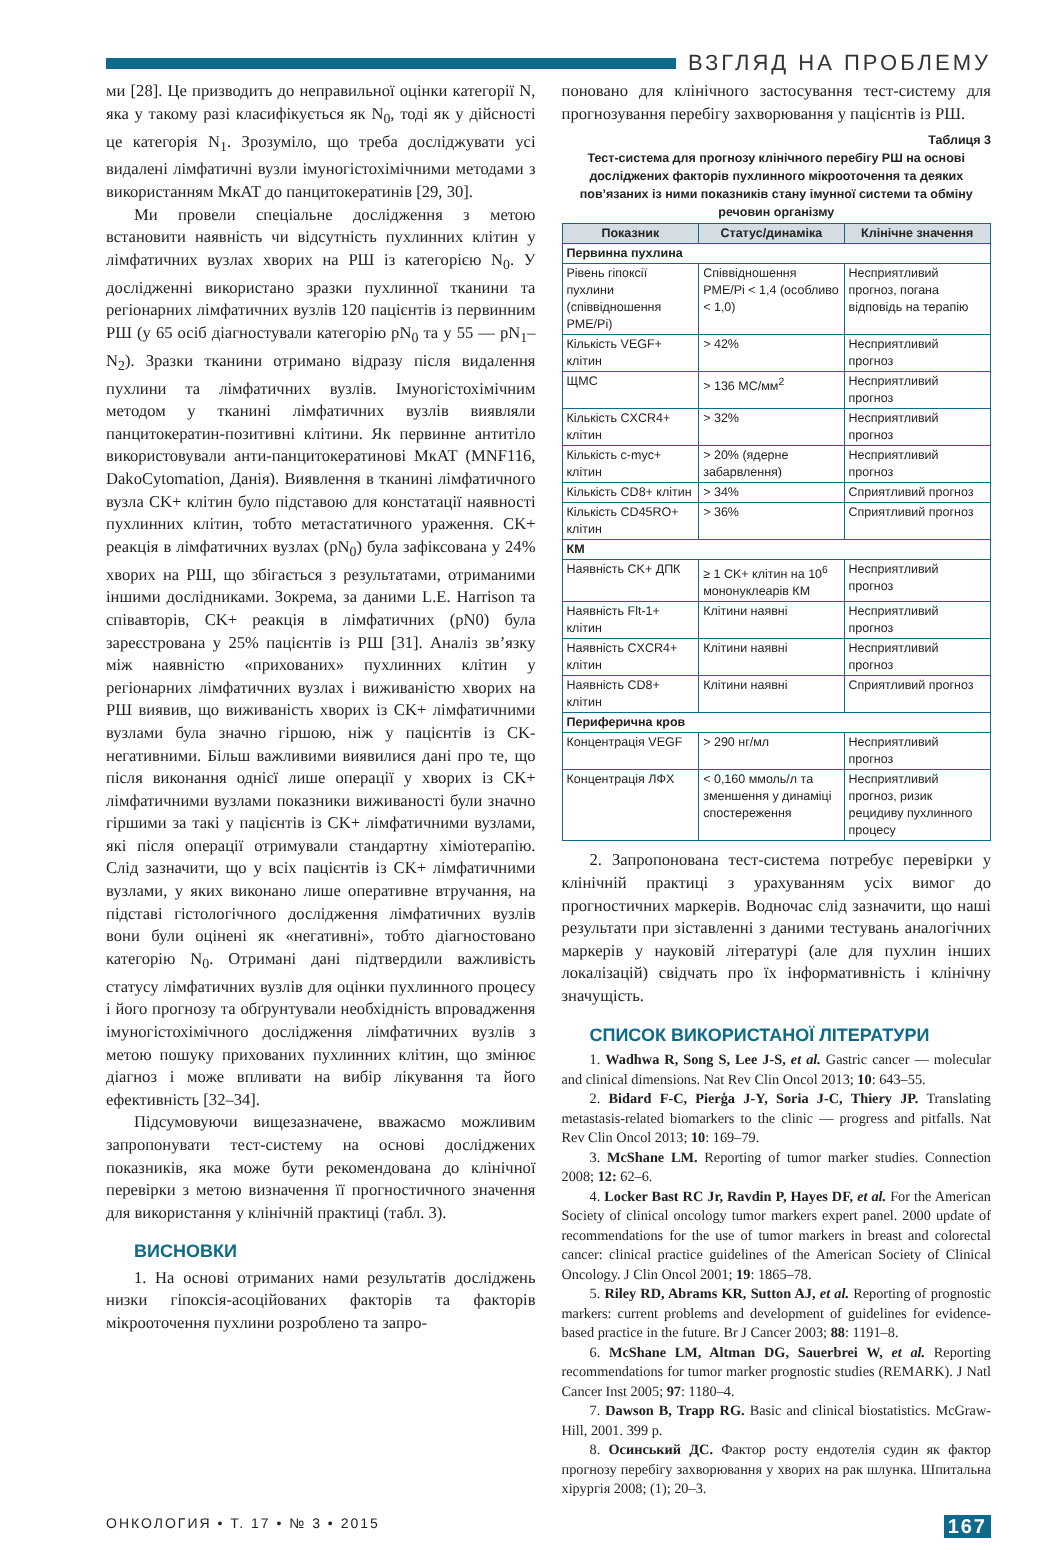ВЗГЛЯД НА ПРОБЛЕМУ
ми [28]. Це призводить до неправильної оцінки категорії N, яка у такому разі класифікується як N<sub>0</sub>, тоді як у дійсності це категорія N<sub>1</sub>. Зрозуміло, що треба досліджувати усі видалені лімфатичні вузли імуногістохімічними методами з використанням МкАТ до панцитокератинів [29, 30].
Ми провели спеціальне дослідження з метою встановити наявність чи відсутність пухлинних клітин у лімфатичних вузлах хворих на РШ із категорією N<sub>0</sub>. У дослідженні використано зразки пухлинної тканини та регіонарних лімфатичних вузлів 120 пацієнтів із первинним РШ (у 65 осіб діагностували категорію pN<sub>0</sub> та у 55 — pN<sub>1</sub>–N<sub>2</sub>). Зразки тканини отримано відразу після видалення пухлини та лімфатичних вузлів. Імуногістохімічним методом у тканині лімфатичних вузлів виявляли панцитокератин-позитивні клітини. Як первинне антитіло використовували анти-панцитокератинові МкАТ (MNF116, DakoCytomation, Данія). Виявлення в тканині лімфатичного вузла CK+ клітин було підставою для констатації наявності пухлинних клітин, тобто метастатичного ураження. CK+ реакція в лімфатичних вузлах (pN<sub>0</sub>) була зафіксована у 24% хворих на РШ, що збігається з результатами, отриманими іншими дослідниками. Зокрема, за даними L.E. Harrison та співавторів, CK+ реакція в лімфатичних (pN0) була зареєстрована у 25% пацієнтів із РШ [31]. Аналіз зв’язку між наявністю «прихованих» пухлинних клітин у регіонарних лімфатичних вузлах і виживаністю хворих на РШ виявив, що виживаність хворих із CK+ лімфатичними вузлами була значно гіршою, ніж у пацієнтів із CK-негативними. Більш важливими виявилися дані про те, що після виконання однієї лише операції у хворих із CK+ лімфатичними вузлами показники виживаності були значно гіршими за такі у пацієнтів із CK+ лімфатичними вузлами, які після операції отримували стандартну хіміотерапію. Слід зазначити, що у всіх пацієнтів із CK+ лімфатичними вузлами, у яких виконано лише оперативне втручання, на підставі гістологічного дослідження лімфатичних вузлів вони були оцінені як «негативні», тобто діагностовано категорію N<sub>0</sub>. Отримані дані підтвердили важливість статусу лімфатичних вузлів для оцінки пухлинного процесу і його прогнозу та обґрунтували необхідність впровадження імуногістохімічного дослідження лімфатичних вузлів з метою пошуку прихованих пухлинних клітин, що змінює діагноз і може впливати на вибір лікування та його ефективність [32–34].
Підсумовуючи вищезазначене, вважаємо можливим запропонувати тест-систему на основі досліджених показників, яка може бути рекомендована до клінічної перевірки з метою визначення її прогностичного значення для використання у клінічній практиці (табл. 3).
ВИСНОВКИ
1. На основі отриманих нами результатів досліджень низки гіпоксія-асоційованих факторів та факторів мікрооточення пухлини розроблено та запро-
поновано для клінічного застосування тест-систему для прогнозування перебігу захворювання у пацієнтів із РШ.
Таблиця 3
Тест-система для прогнозу клінічного перебігу РШ на основі досліджених факторів пухлинного мікрооточення та деяких пов’язаних із ними показників стану імунної системи та обміну речовин організму
| Показник | Статус/динаміка | Клінічне значення |
| --- | --- | --- |
| Первинна пухлина | | |
| Рівень гіпоксії пухлини (співвідношення PME/Pi) | Співвідношення PME/Pi < 1,4 (особливо < 1,0) | Несприятливий прогноз, погана відповідь на терапію |
| Кількість VEGF+ клітин | > 42% | Несприятливий прогноз |
| ЩМС | > 136 МС/мм<sup>2</sup> | Несприятливий прогноз |
| Кількість CXCR4+ клітин | > 32% | Несприятливий прогноз |
| Кількість c-myc+ клітин | > 20% (ядерне забарвлення) | Несприятливий прогноз |
| Кількість CD8+ клітин | > 34% | Сприятливий прогноз |
| Кількість CD45RO+ клітин | > 36% | Сприятливий прогноз |
| КМ | | |
| Наявність CK+ ДПК | ≥ 1 CK+ клітин на 10<sup>6</sup> мононуклеарів КМ | Несприятливий прогноз |
| Наявність Flt-1+ клітин | Клітини наявні | Несприятливий прогноз |
| Наявність CXCR4+ клітин | Клітини наявні | Несприятливий прогноз |
| Наявність CD8+ клітин | Клітини наявні | Сприятливий прогноз |
| Периферична кров | | |
| Концентрація VEGF | > 290 нг/мл | Несприятливий прогноз |
| Концентрація ЛФХ | < 0,160 ммоль/л та зменшення у динаміці спостереження | Несприятливий прогноз, ризик рецидиву пухлинного процесу |
2. Запропонована тест-система потребує перевірки у клінічній практиці з урахуванням усіх вимог до прогностичних маркерів. Водночас слід зазначити, що наші результати при зіставленні з даними тестувань аналогічних маркерів у науковій літературі (але для пухлин інших локалізацій) свідчать про їх інформативність і клінічну значущість.
СПИСОК ВИКОРИСТАНОЇ ЛІТЕРАТУРИ
1. Wadhwa R, Song S, Lee J-S, et al. Gastric cancer — molecular and clinical dimensions. Nat Rev Clin Oncol 2013; 10: 643–55.
2. Bidard F-C, Pierģa J-Y, Soria J-C, Thiery JP. Translating metastasis-related biomarkers to the clinic — progress and pitfalls. Nat Rev Clin Oncol 2013; 10: 169–79.
3. McShane LM. Reporting of tumor marker studies. Connection 2008; 12: 62–6.
4. Locker Bast RC Jr, Ravdin P, Hayes DF, et al. For the American Society of clinical oncology tumor markers expert panel. 2000 update of recommendations for the use of tumor markers in breast and colorectal cancer: clinical practice guidelines of the American Society of Clinical Oncology. J Clin Oncol 2001; 19: 1865–78.
5. Riley RD, Abrams KR, Sutton AJ, et al. Reporting of prognostic markers: current problems and development of guidelines for evidence-based practice in the future. Br J Cancer 2003; 88: 1191–8.
6. McShane LM, Altman DG, Sauerbrei W, et al. Reporting recommendations for tumor marker prognostic studies (REMARK). J Natl Cancer Inst 2005; 97: 1180–4.
7. Dawson B, Trapp RG. Basic and clinical biostatistics. McGraw-Hill, 2001. 399 p.
8. Осинський ДС. Фактор росту ендотелія судин як фактор прогнозу перебігу захворювання у хворих на рак шлунка. Шпитальна хірургія 2008; (1); 20–3.
ОНКОЛОГИЯ • Т. 17 • № 3 • 2015 167